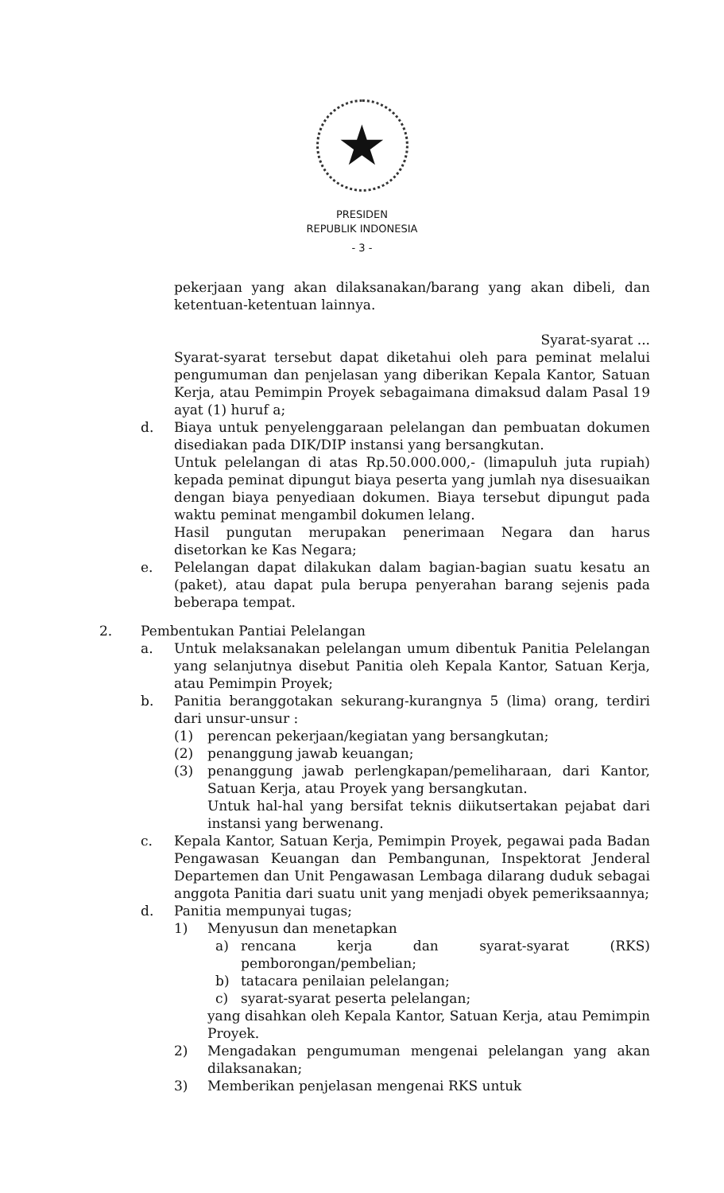★
PRESIDEN
REPUBLIK INDONESIA
- 3 -
pekerjaan yang akan dilaksanakan/barang yang akan dibeli, dan ketentuan-ketentuan lainnya.
Syarat-syarat ...
Syarat-syarat tersebut dapat diketahui oleh para peminat melalui pengumuman dan penjelasan yang diberikan Kepala Kantor, Satuan Kerja, atau Pemimpin Proyek sebagaimana dimaksud dalam Pasal 19 ayat (1) huruf a;
d. Biaya untuk penyelenggaraan pelelangan dan pembuatan dokumen disediakan pada DIK/DIP instansi yang bersangkutan.
Untuk pelelangan di atas Rp.50.000.000,- (limapuluh juta rupiah) kepada peminat dipungut biaya peserta yang jumlah nya disesuaikan dengan biaya penyediaan dokumen. Biaya tersebut dipungut pada waktu peminat mengambil dokumen lelang.
Hasil pungutan merupakan penerimaan Negara dan harus disetorkan ke Kas Negara;
e. Pelelangan dapat dilakukan dalam bagian-bagian suatu kesatu an (paket), atau dapat pula berupa penyerahan barang sejenis pada beberapa tempat.
2. Pembentukan Pantiai Pelelangan
a. Untuk melaksanakan pelelangan umum dibentuk Panitia Pelelangan yang selanjutnya disebut Panitia oleh Kepala Kantor, Satuan Kerja, atau Pemimpin Proyek;
b. Panitia beranggotakan sekurang-kurangnya 5 (lima) orang, terdiri dari unsur-unsur :
(1) perencan pekerjaan/kegiatan yang bersangkutan;
(2) penanggung jawab keuangan;
(3) penanggung jawab perlengkapan/pemeliharaan, dari Kantor, Satuan Kerja, atau Proyek yang bersangkutan.
Untuk hal-hal yang bersifat teknis diikutsertakan pejabat dari instansi yang berwenang.
c. Kepala Kantor, Satuan Kerja, Pemimpin Proyek, pegawai pada Badan Pengawasan Keuangan dan Pembangunan, Inspektorat Jenderal Departemen dan Unit Pengawasan Lembaga dilarang duduk sebagai anggota Panitia dari suatu unit yang menjadi obyek pemeriksaannya;
d. Panitia mempunyai tugas;
1) Menyusun dan menetapkan
a) rencana kerja dan syarat-syarat (RKS) pemborongan/pembelian;
b) tatacara penilaian pelelangan;
c) syarat-syarat peserta pelelangan;
yang disahkan oleh Kepala Kantor, Satuan Kerja, atau Pemimpin Proyek.
2) Mengadakan pengumuman mengenai pelelangan yang akan dilaksanakan;
3) Memberikan penjelasan mengenai RKS untuk